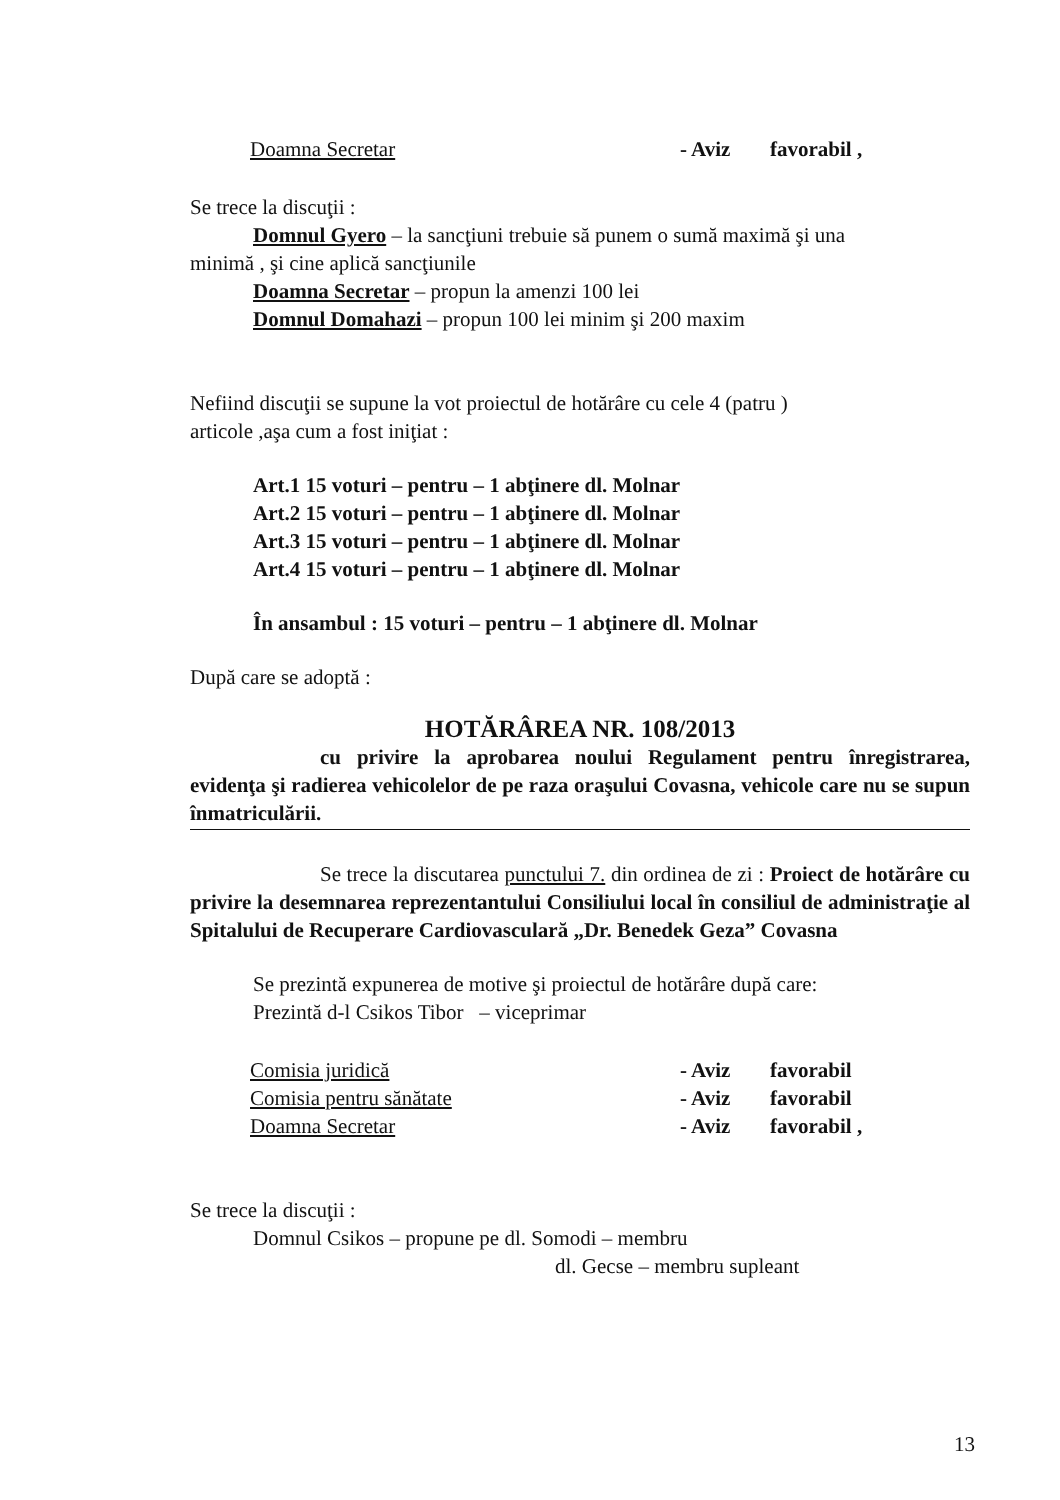Doamna Secretar - Aviz favorabil ,
Se trece la discuţii :
Domnul Gyero – la sancţiuni trebuie să punem o sumă maximă şi una
minimă , şi cine aplică sancţiunile
Doamna Secretar – propun la amenzi 100 lei
Domnul Domahazi – propun 100 lei minim şi 200 maxim
Nefiind discuţii se supune la vot proiectul de hotărâre cu cele 4 (patru )
articole ,aşa cum a fost iniţiat :
Art.1 15 voturi – pentru – 1 abţinere dl. Molnar
Art.2 15 voturi – pentru – 1 abţinere dl. Molnar
Art.3 15 voturi – pentru – 1 abţinere dl. Molnar
Art.4 15 voturi – pentru – 1 abţinere dl. Molnar
În ansambul : 15 voturi – pentru – 1 abţinere dl. Molnar
După care se adoptă :
HOTĂRÂREA NR. 108/2013
cu privire la aprobarea noului Regulament pentru înregistrarea, evidenţa şi radierea vehicolelor de pe raza oraşului Covasna, vehicole care nu se supun înmatriculării.
Se trece la discutarea punctului 7. din ordinea de zi : Proiect de hotărâre cu privire la desemnarea reprezentantului Consiliului local în consiliul de administraţie al Spitalului de Recuperare Cardiovasculară „Dr. Benedek Geza” Covasna
Se prezintă expunerea de motive şi proiectul de hotărâre după care:
Prezintă d-l Csikos Tibor – viceprimar
Comisia juridică - Aviz favorabil
Comisia pentru sănătate - Aviz favorabil
Doamna Secretar - Aviz favorabil ,
Se trece la discuţii :
Domnul Csikos – propune pe dl. Somodi – membru
dl. Gecse – membru supleant
13